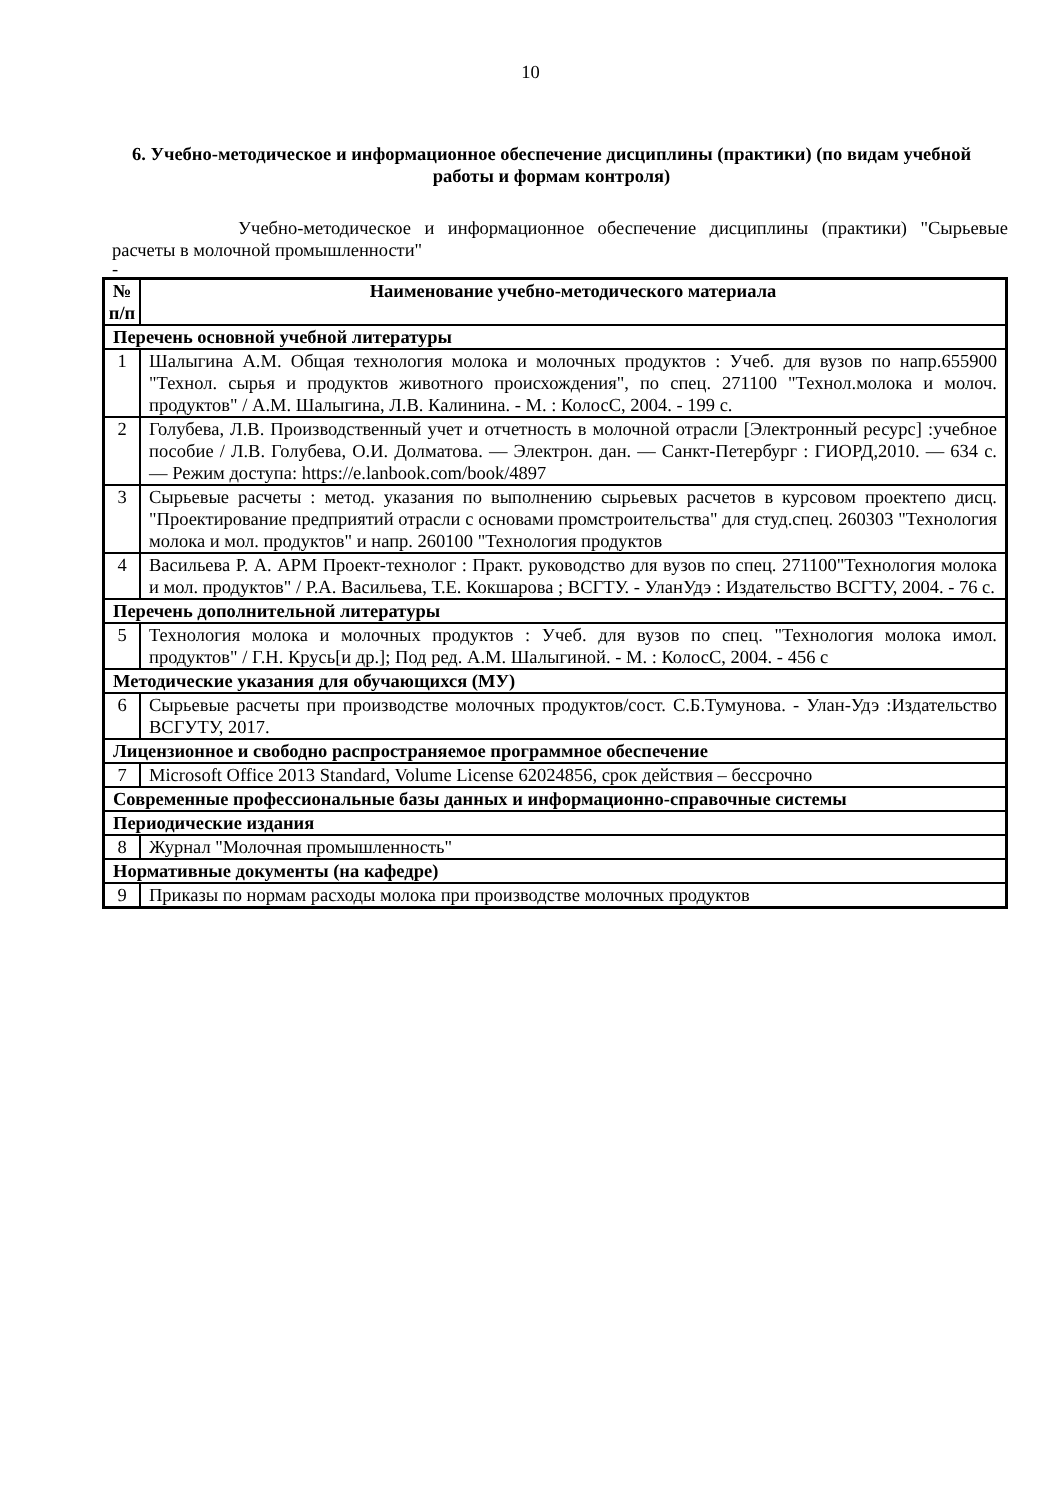10
6. Учебно-методическое и информационное обеспечение дисциплины (практики) (по видам учебной работы и формам контроля)
Учебно-методическое и информационное обеспечение дисциплины (практики) "Сырьевые расчеты в молочной промышленности"
-
| № п/п | Наименование учебно-методического материала |
| --- | --- |
| Перечень основной учебной литературы | |
| 1 | Шалыгина А.М. Общая технология молока и молочных продуктов : Учеб. для вузов по напр.655900 "Технол. сырья и продуктов животного происхождения", по спец. 271100 "Технол.молока и молоч. продуктов" / А.М. Шалыгина, Л.В. Калинина. - М. : КолосС, 2004. - 199 с. |
| 2 | Голубева, Л.В. Производственный учет и отчетность в молочной отрасли [Электронный ресурс] :учебное пособие / Л.В. Голубева, О.И. Долматова. — Электрон. дан. — Санкт-Петербург : ГИОРД,2010. — 634 с. — Режим доступа: https://e.lanbook.com/book/4897 |
| 3 | Сырьевые расчеты : метод. указания по выполнению сырьевых расчетов в курсовом проектепо дисц. "Проектирование предприятий отрасли с основами промстроительства" для студ.спец. 260303 "Технология молока и мол. продуктов" и напр. 260100 "Технология продуктов |
| 4 | Васильева Р. А. АРМ Проект-технолог : Практ. руководство для вузов по спец. 271100"Технология молока и мол. продуктов" / Р.А. Васильева, Т.Е. Кокшарова ; ВСГТУ. - УланУдэ : Издательство ВСГТУ, 2004. - 76 с. |
| Перечень дополнительной литературы | |
| 5 | Технология молока и молочных продуктов : Учеб. для вузов по спец. "Технология молока имол. продуктов" / Г.Н. Крусь[и др.]; Под ред. А.М. Шалыгиной. - М. : КолосС, 2004. - 456 с |
| Методические указания для обучающихся (МУ) | |
| 6 | Сырьевые расчеты при производстве молочных продуктов/сост. С.Б.Тумунова. - Улан-Удэ :Издательство ВСГУТУ, 2017. |
| Лицензионное и свободно распространяемое программное обеспечение | |
| 7 | Microsoft Office 2013 Standard, Volume License 62024856, срок действия – бессрочно |
| Современные профессиональные базы данных и информационно-справочные системы | |
| Периодические издания | |
| 8 | Журнал "Молочная промышленность" |
| Нормативные документы (на кафедре) | |
| 9 | Приказы по нормам расходы молока при производстве молочных продуктов |